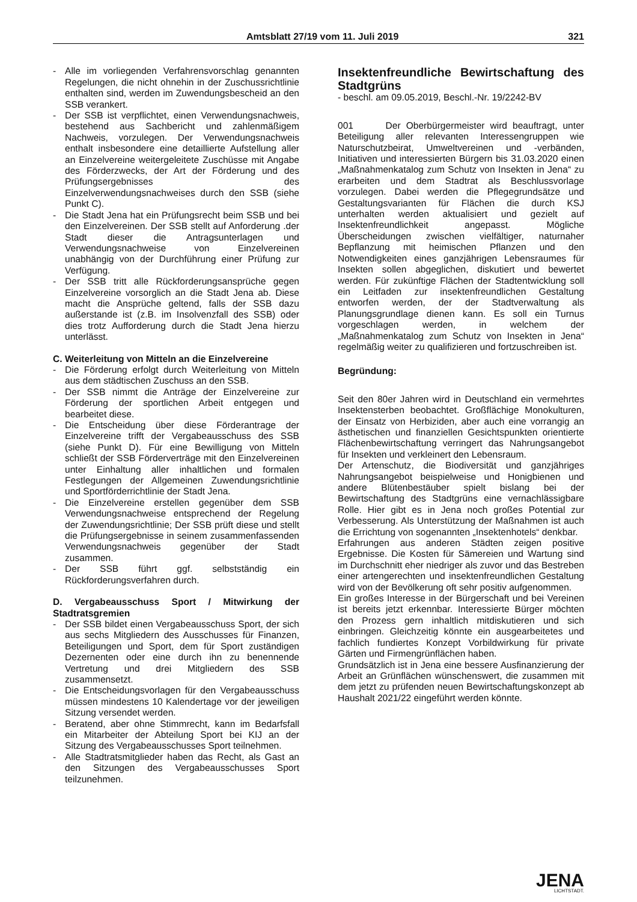Amtsblatt 27/19 vom 11. Juli 2019 321
- Alle im vorliegenden Verfahrensvorschlag genannten Regelungen, die nicht ohnehin in der Zuschussrichtlinie enthalten sind, werden im Zuwendungsbescheid an den SSB verankert.
- Der SSB ist verpflichtet, einen Verwendungsnachweis, bestehend aus Sachbericht und zahlenmäßigem Nachweis, vorzulegen. Der Verwendungsnachweis enthalt insbesondere eine detaillierte Aufstellung aller an Einzelvereine weitergeleitete Zuschüsse mit Angabe des Förderzwecks, der Art der Förderung und des Prüfungsergebnisses des Einzelverwendungsnachweises durch den SSB (siehe Punkt C).
- Die Stadt Jena hat ein Prüfungsrecht beim SSB und bei den Einzelvereinen. Der SSB stellt auf Anforderung .der Stadt dieser die Antragsunterlagen und Verwendungsnachweise von Einzelvereinen unabhängig von der Durchführung einer Prüfung zur Verfügung.
- Der SSB tritt alle Rückforderungsansprüche gegen Einzelvereine vorsorglich an die Stadt Jena ab. Diese macht die Ansprüche geltend, falls der SSB dazu außerstande ist (z.B. im Insolvenzfall des SSB) oder dies trotz Aufforderung durch die Stadt Jena hierzu unterlässt.
C. Weiterleitung von Mitteln an die Einzelvereine
- Die Förderung erfolgt durch Weiterleitung von Mitteln aus dem städtischen Zuschuss an den SSB.
- Der SSB nimmt die Anträge der Einzelvereine zur Förderung der sportlichen Arbeit entgegen und bearbeitet diese.
- Die Entscheidung über diese Förderantrage der Einzelvereine trifft der Vergabeausschuss des SSB (siehe Punkt D). Für eine Bewilligung von Mitteln schließt der SSB Förderverträge mit den Einzelvereinen unter Einhaltung aller inhaltlichen und formalen Festlegungen der Allgemeinen Zuwendungsrichtlinie und Sportförderrichtlinie der Stadt Jena.
- Die Einzelvereine erstellen gegenüber dem SSB Verwendungsnachweise entsprechend der Regelung der Zuwendungsrichtlinie; Der SSB prüft diese und stellt die Prüfungsergebnisse in seinem zusammenfassenden Verwendungsnachweis gegenüber der Stadt zusammen.
- Der SSB führt ggf. selbstständig ein Rückforderungsverfahren durch.
D. Vergabeausschuss Sport / Mitwirkung der Stadtratsgremien
- Der SSB bildet einen Vergabeausschuss Sport, der sich aus sechs Mitgliedern des Ausschusses für Finanzen, Beteiligungen und Sport, dem für Sport zuständigen Dezernenten oder eine durch ihn zu benennende Vertretung und drei Mitgliedern des SSB zusammensetzt.
- Die Entscheidungsvorlagen für den Vergabeausschuss müssen mindestens 10 Kalendertage vor der jeweiligen Sitzung versendet werden.
- Beratend, aber ohne Stimmrecht, kann im Bedarfsfall ein Mitarbeiter der Abteilung Sport bei KIJ an der Sitzung des Vergabeausschusses Sport teilnehmen.
- Alle Stadtratsmitglieder haben das Recht, als Gast an den Sitzungen des Vergabeausschusses Sport teilzunehmen.
Insektenfreundliche Bewirtschaftung des Stadtgrüns
- beschl. am 09.05.2019, Beschl.-Nr. 19/2242-BV
001 Der Oberbürgermeister wird beauftragt, unter Beteiligung aller relevanten Interessengruppen wie Naturschutzbeirat, Umweltvereinen und -verbänden, Initiativen und interessierten Bürgern bis 31.03.2020 einen „Maßnahmenkatalog zum Schutz von Insekten in Jena“ zu erarbeiten und dem Stadtrat als Beschlussvorlage vorzulegen. Dabei werden die Pflegegrundsätze und Gestaltungsvarianten für Flächen die durch KSJ unterhalten werden aktualisiert und gezielt auf Insektenfreundlichkeit angepasst. Mögliche Überscheidungen zwischen vielfältiger, naturnaher Bepflanzung mit heimischen Pflanzen und den Notwendigkeiten eines ganzjährigen Lebensraumes für Insekten sollen abgeglichen, diskutiert und bewertet werden. Für zukünftige Flächen der Stadtentwicklung soll ein Leitfaden zur insektenfreundlichen Gestaltung entworfen werden, der der Stadtverwaltung als Planungsgrundlage dienen kann. Es soll ein Turnus vorgeschlagen werden, in welchem der „Maßnahmenkatalog zum Schutz von Insekten in Jena“ regelmäßig weiter zu qualifizieren und fortzuschreiben ist.
Begründung:
Seit den 80er Jahren wird in Deutschland ein vermehrtes Insektensterben beobachtet. Großflächige Monokulturen, der Einsatz von Herbiziden, aber auch eine vorrangig an ästhetischen und finanziellen Gesichtspunkten orientierte Flächenbewirtschaftung verringert das Nahrungsangebot für Insekten und verkleinert den Lebensraum.
Der Artenschutz, die Biodiversität und ganzjähriges Nahrungsangebot beispielweise und Honigbienen und andere Blütenbestäuber spielt bislang bei der Bewirtschaftung des Stadtgrüns eine vernachlässigbare Rolle. Hier gibt es in Jena noch großes Potential zur Verbesserung. Als Unterstützung der Maßnahmen ist auch die Errichtung von sogenannten „Insektenhotels“ denkbar.
Erfahrungen aus anderen Städten zeigen positive Ergebnisse. Die Kosten für Sämereien und Wartung sind im Durchschnitt eher niedriger als zuvor und das Bestreben einer artengerechten und insektenfreundlichen Gestaltung wird von der Bevölkerung oft sehr positiv aufgenommen.
Ein großes Interesse in der Bürgerschaft und bei Vereinen ist bereits jetzt erkennbar. Interessierte Bürger möchten den Prozess gern inhaltlich mitdiskutieren und sich einbringen. Gleichzeitig könnte ein ausgearbeitetes und fachlich fundiertes Konzept Vorbildwirkung für private Gärten und Firmengrünflächen haben.
Grundsätzlich ist in Jena eine bessere Ausfinanzierung der Arbeit an Grünflächen wünschenswert, die zusammen mit dem jetzt zu prüfenden neuen Bewirtschaftungskonzept ab Haushalt 2021/22 eingeführt werden könnte.
JENA
LICHTSTADT.